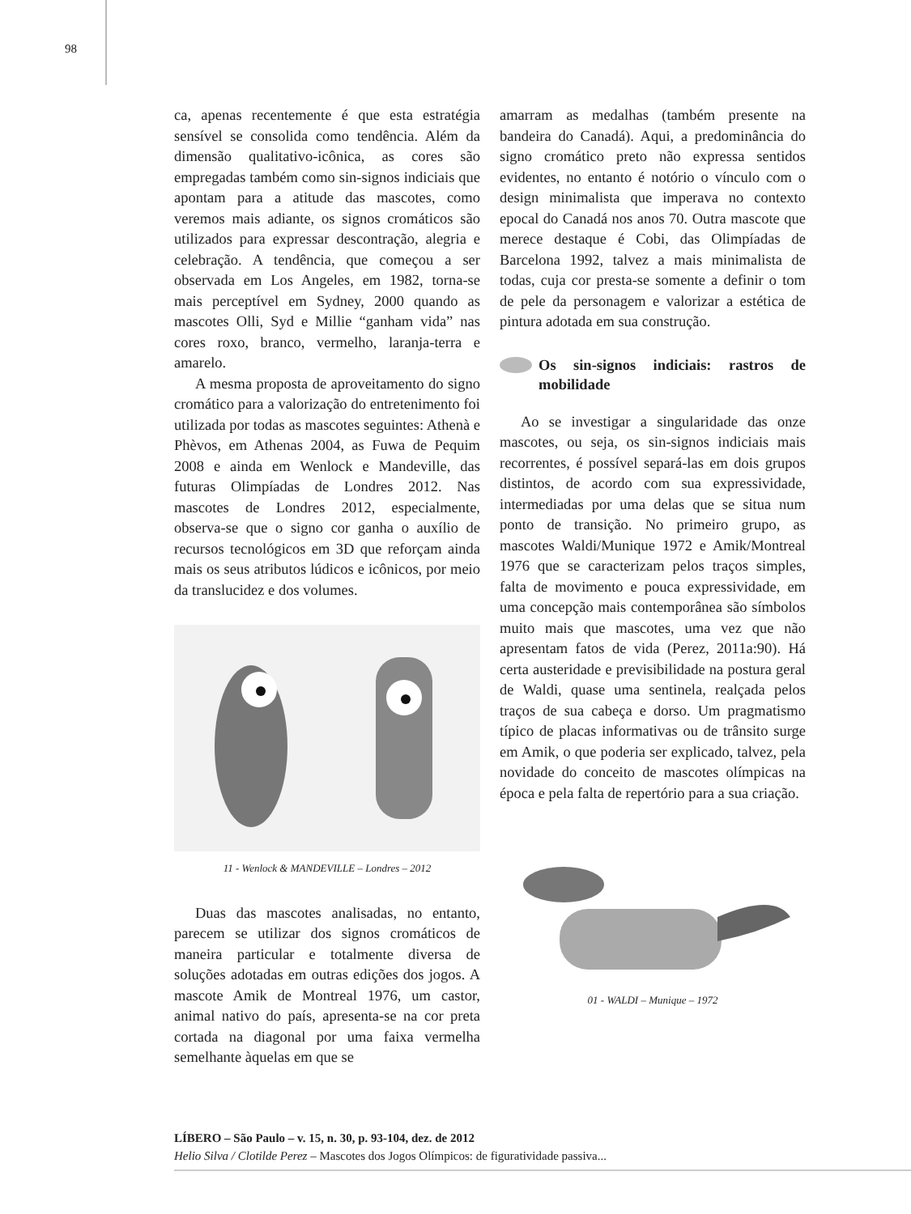98
ca, apenas recentemente é que esta estratégia sensível se consolida como tendência. Além da dimensão qualitativo-icônica, as cores são empregadas também como sin-signos indiciais que apontam para a atitude das mascotes, como veremos mais adiante, os signos cromáticos são utilizados para expressar descontração, alegria e celebração. A tendência, que começou a ser observada em Los Angeles, em 1982, torna-se mais perceptível em Sydney, 2000 quando as mascotes Olli, Syd e Millie “ganham vida” nas cores roxo, branco, vermelho, laranja-terra e amarelo.
A mesma proposta de aproveitamento do signo cromático para a valorização do entretenimento foi utilizada por todas as mascotes seguintes: Athenà e Phèvos, em Athenas 2004, as Fuwa de Pequim 2008 e ainda em Wenlock e Mandeville, das futuras Olimpíadas de Londres 2012. Nas mascotes de Londres 2012, especialmente, observa-se que o signo cor ganha o auxílio de recursos tecnológicos em 3D que reforçam ainda mais os seus atributos lúdicos e icônicos, por meio da translucidez e dos volumes.
11 - Wenlock & MANDEVILLE – Londres – 2012
Duas das mascotes analisadas, no entanto, parecem se utilizar dos signos cromáticos de maneira particular e totalmente diversa de soluções adotadas em outras edições dos jogos. A mascote Amik de Montreal 1976, um castor, animal nativo do país, apresenta-se na cor preta cortada na diagonal por uma faixa vermelha semelhante àquelas em que se
amarram as medalhas (também presente na bandeira do Canadá). Aqui, a predominância do signo cromático preto não expressa sentidos evidentes, no entanto é notório o vínculo com o design minimalista que imperava no contexto epocal do Canadá nos anos 70. Outra mascote que merece destaque é Cobi, das Olimpíadas de Barcelona 1992, talvez a mais minimalista de todas, cuja cor presta-se somente a definir o tom de pele da personagem e valorizar a estética de pintura adotada em sua construção.
Os sin-signos indiciais: rastros de mobilidade
Ao se investigar a singularidade das onze mascotes, ou seja, os sin-signos indiciais mais recorrentes, é possível separá-las em dois grupos distintos, de acordo com sua expressividade, intermediadas por uma delas que se situa num ponto de transição. No primeiro grupo, as mascotes Waldi/Munique 1972 e Amik/Montreal 1976 que se caracterizam pelos traços simples, falta de movimento e pouca expressividade, em uma concepção mais contemporânea são símbolos muito mais que mascotes, uma vez que não apresentam fatos de vida (Perez, 2011a:90). Há certa austeridade e previsibilidade na postura geral de Waldi, quase uma sentinela, realçada pelos traços de sua cabeça e dorso. Um pragmatismo típico de placas informativas ou de trânsito surge em Amik, o que poderia ser explicado, talvez, pela novidade do conceito de mascotes olímpicas na época e pela falta de repertório para a sua criação.
01 - WALDI – Munique – 1972
LÍBERO – São Paulo – v. 15, n. 30, p. 93-104, dez. de 2012
Helio Silva / Clotilde Perez – Mascotes dos Jogos Olímpicos: de figuratividade passiva...